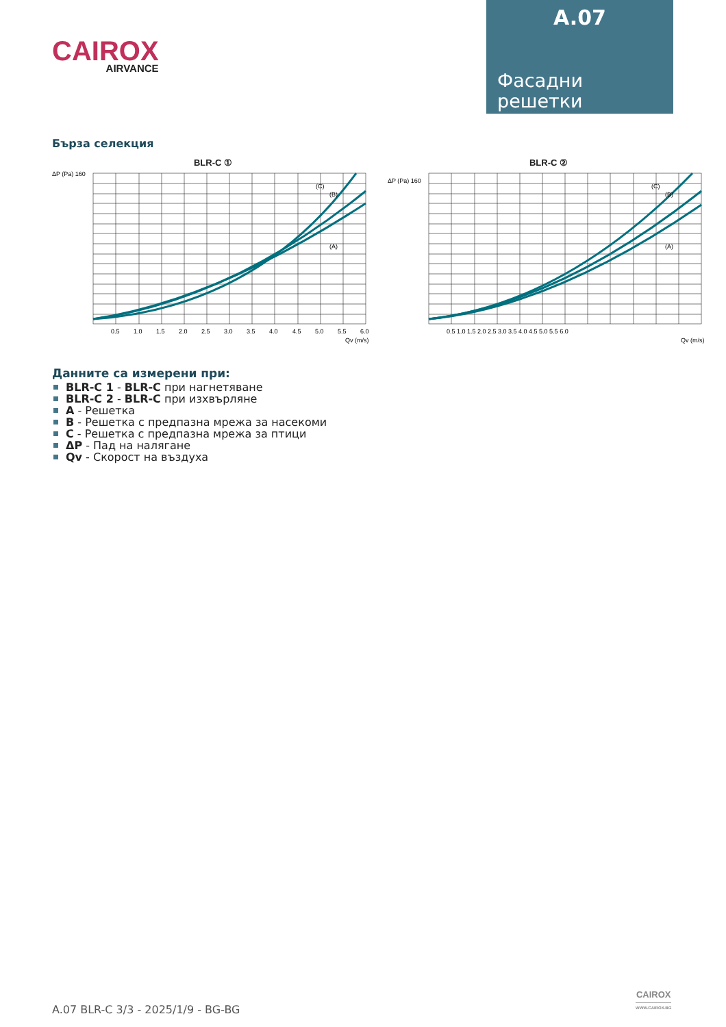CAIROX
AIRVANCE
A.07
Фасадни
решетки
Бърза селекция
BLR-C ①
ΔP (Pa) 160
(A)
(B)
(C)
0.5
1.0
1.5
2.0
2.5
3.0
3.5
4.0
4.5
5.0
5.5
6.0
Qv (m/s)
BLR-C ②
ΔP (Pa) 160
(A)
(B)
(C)
0.5 1.0 1.5 2.0 2.5 3.0 3.5 4.0 4.5 5.0 5.5 6.0
Qv (m/s)
Данните са измерени при:
BLR-C 1 - BLR-C при нагнетяване
BLR-C 2 - BLR-C при изхвърляне
A - Решетка
B - Решетка с предпазна мрежа за насекоми
C - Решетка с предпазна мрежа за птици
ΔP - Пад на налягане
Qv - Скорост на въздуха
A.07 BLR-C 3/3 - 2025/1/9 - BG-BG
CAIROX
WWW.CAIROX.BG